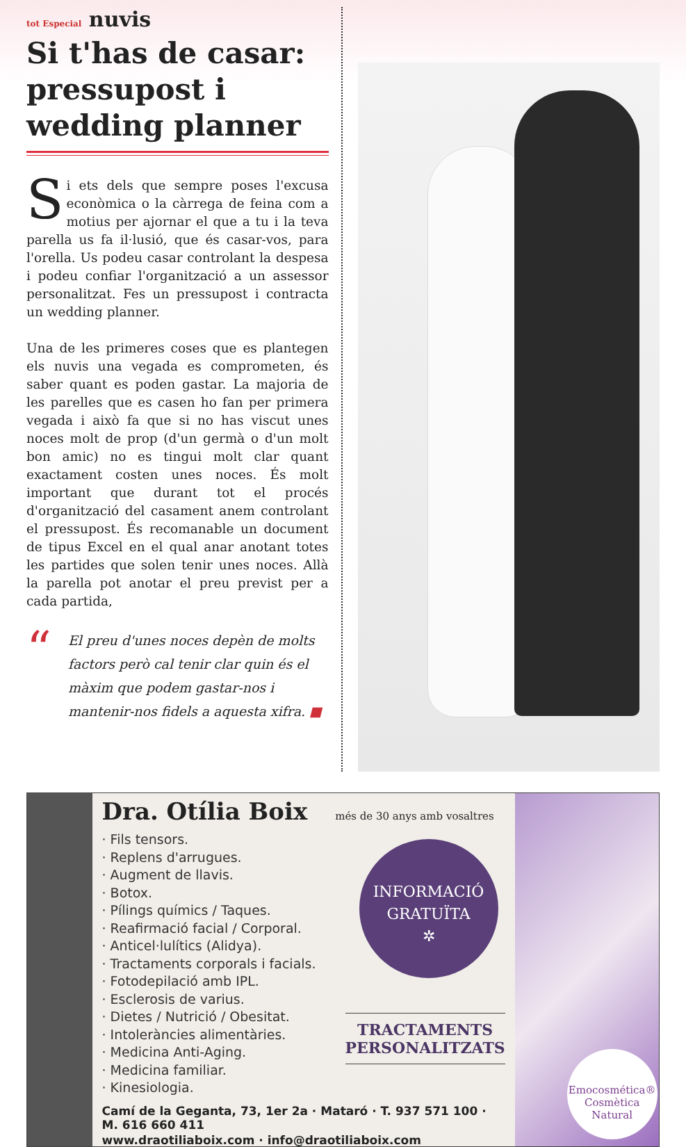tot Especial nuvis
Si t'has de casar: pressupost i wedding planner
Si ets dels que sempre poses l'excusa econòmica o la càrrega de feina com a motius per ajornar el que a tu i la teva parella us fa il·lusió, que és casar-vos, para l'orella. Us podeu casar controlant la despesa i podeu confiar l'organització a un assessor personalitzat. Fes un pressupost i contracta un wedding planner.
Una de les primeres coses que es plantegen els nuvis una vegada es comprometen, és saber quant es poden gastar. La majoria de les parelles que es casen ho fan per primera vegada i això fa que si no has viscut unes noces molt de prop (d'un germà o d'un molt bon amic) no es tingui molt clar quant exactament costen unes noces. És molt important que durant tot el procés d'organització del casament anem controlant el pressupost. És recomanable un document de tipus Excel en el qual anar anotant totes les partides que solen tenir unes noces. Allà la parella pot anotar el preu previst per a cada partida,
“El preu d'unes noces depèn de molts factors però cal tenir clar quin és el màxim que podem gastar-nos i mantenir-nos fidels a aquesta xifra. ■
Dra. Otília Boix
més de 30 anys amb vosaltres
· Fils tensors.
· Replens d'arrugues.
· Augment de llavis.
· Botox.
· Pílings químics / Taques.
· Reafirmació facial / Corporal.
· Anticel·lulítics (Alidya).
· Tractaments corporals i facials.
· Fotodepilació amb IPL.
· Esclerosis de varius.
· Dietes / Nutrició / Obesitat.
· Intoleràncies alimentàries.
· Medicina Anti-Aging.
· Medicina familiar.
· Kinesiologia.
INFORMACIÓ
GRATUÏTA
✲
TRACTAMENTS
PERSONALITZATS
Camí de la Geganta, 73, 1er 2a · Mataró · T. 937 571 100 · M. 616 660 411
www.draotiliaboix.com · info@draotiliaboix.com
Emocosmética®
Cosmètica Natural